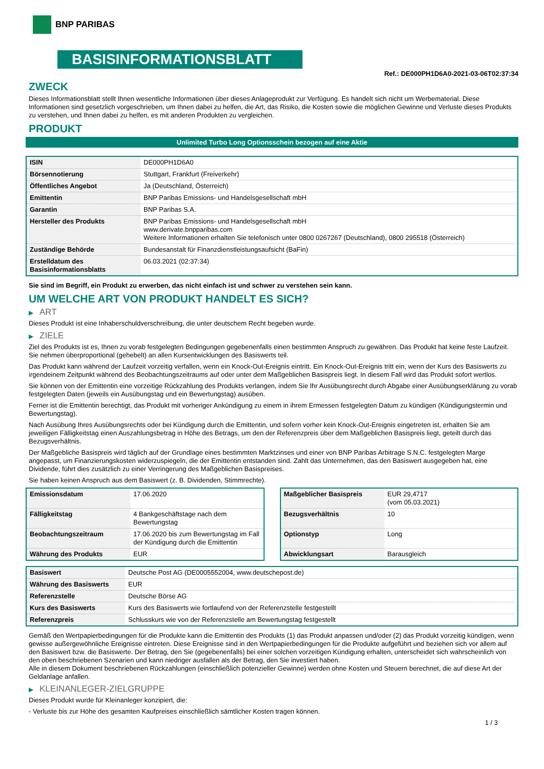BNP PARIBAS
BASISINFORMATIONSBLATT
Ref.: DE000PH1D6A0-2021-03-06T02:37:34
ZWECK
Dieses Informationsblatt stellt Ihnen wesentliche Informationen über dieses Anlageprodukt zur Verfügung. Es handelt sich nicht um Werbematerial. Diese Informationen sind gesetzlich vorgeschrieben, um Ihnen dabei zu helfen, die Art, das Risiko, die Kosten sowie die möglichen Gewinne und Verluste dieses Produkts zu verstehen, und Ihnen dabei zu helfen, es mit anderen Produkten zu vergleichen.
PRODUKT
Unlimited Turbo Long Optionsschein bezogen auf eine Aktie
| ISIN | DE000PH1D6A0 |
| Börsennotierung | Stuttgart, Frankfurt (Freiverkehr) |
| Öffentliches Angebot | Ja (Deutschland, Österreich) |
| Emittentin | BNP Paribas Emissions- und Handelsgesellschaft mbH |
| Garantin | BNP Paribas S.A. |
| Hersteller des Produkts | BNP Paribas Emissions- und Handelsgesellschaft mbH www.derivate.bnpparibas.com Weitere Informationen erhalten Sie telefonisch unter 0800 0267267 (Deutschland), 0800 295518 (Österreich) |
| Zuständige Behörde | Bundesanstalt für Finanzdienstleistungsaufsicht (BaFin) |
| Erstelldatum des Basisinformationsblatts | 06.03.2021 (02:37:34) |
Sie sind im Begriff, ein Produkt zu erwerben, das nicht einfach ist und schwer zu verstehen sein kann.
UM WELCHE ART VON PRODUKT HANDELT ES SICH?
▶ ART
Dieses Produkt ist eine Inhaberschuldverschreibung, die unter deutschem Recht begeben wurde.
▶ ZIELE
Ziel des Produkts ist es, Ihnen zu vorab festgelegten Bedingungen gegebenenfalls einen bestimmten Anspruch zu gewähren. Das Produkt hat keine feste Laufzeit. Sie nehmen überproportional (gehebelt) an allen Kursentwicklungen des Basiswerts teil.
Das Produkt kann während der Laufzeit vorzeitig verfallen, wenn ein Knock-Out-Ereignis eintritt. Ein Knock-Out-Ereignis tritt ein, wenn der Kurs des Basiswerts zu irgendeinem Zeitpunkt während des Beobachtungszeitraums auf oder unter dem Maßgeblichen Basispreis liegt. In diesem Fall wird das Produkt sofort wertlos.
Sie können von der Emittentin eine vorzeitige Rückzahlung des Produkts verlangen, indem Sie Ihr Ausübungsrecht durch Abgabe einer Ausübungserklärung zu vorab festgelegten Daten (jeweils ein Ausübungstag und ein Bewertungstag) ausüben.
Ferner ist die Emittentin berechtigt, das Produkt mit vorheriger Ankündigung zu einem in ihrem Ermessen festgelegten Datum zu kündigen (Kündigungstermin und Bewertungstag).
Nach Ausübung Ihres Ausübungsrechts oder bei Kündigung durch die Emittentin, und sofern vorher kein Knock-Out-Ereignis eingetreten ist, erhalten Sie am jeweiligen Fälligkeitstag einen Auszahlungsbetrag in Höhe des Betrags, um den der Referenzpreis über dem Maßgeblichen Basispreis liegt, geteilt durch das Bezugsverhältnis.
Der Maßgebliche Basispreis wird täglich auf der Grundlage eines bestimmten Marktzinses und einer von BNP Paribas Arbitrage S.N.C. festgelegten Marge angepasst, um Finanzierungskosten widerzuspiegeln, die der Emittentin entstanden sind. Zahlt das Unternehmen, das den Basiswert ausgegeben hat, eine Dividende, führt dies zusätzlich zu einer Verringerung des Maßgeblichen Basispreises.
Sie haben keinen Anspruch aus dem Basiswert (z. B. Dividenden, Stimmrechte).
| Emissionsdatum | 17.06.2020 |
| Fälligkeitstag | 4 Bankgeschäftstage nach dem Bewertungstag |
| Beobachtungszeitraum | 17.06.2020 bis zum Bewertungstag im Fall der Kündigung durch die Emittentin |
| Währung des Produkts | EUR |
| Maßgeblicher Basispreis | EUR 29,4717 (vom 05.03.2021) |
| Bezugsverhältnis | 10 |
| Optionstyp | Long |
| Abwicklungsart | Barausgleich |
| Basiswert | Deutsche Post AG (DE0005552004, www.deutschepost.de) |
| Währung des Basiswerts | EUR |
| Referenzstelle | Deutsche Börse AG |
| Kurs des Basiswerts | Kurs des Basiswerts wie fortlaufend von der Referenzstelle festgestellt |
| Referenzpreis | Schlusskurs wie von der Referenzstelle am Bewertungstag festgestellt |
Gemäß den Wertpapierbedingungen für die Produkte kann die Emittentin des Produkts (1) das Produkt anpassen und/oder (2) das Produkt vorzeitig kündigen, wenn gewisse außergewöhnliche Ereignisse eintreten. Diese Ereignisse sind in den Wertpapierbedingungen für die Produkte aufgeführt und beziehen sich vor allem auf den Basiswert bzw. die Basiswerte. Der Betrag, den Sie (gegebenenfalls) bei einer solchen vorzeitigen Kündigung erhalten, unterscheidet sich wahrscheinlich von den oben beschriebenen Szenarien und kann niedriger ausfallen als der Betrag, den Sie investiert haben.
Alle in diesem Dokument beschriebenen Rückzahlungen (einschließlich potenzieller Gewinne) werden ohne Kosten und Steuern berechnet, die auf diese Art der Geldanlage anfallen.
▶ KLEINANLEGER-ZIELGRUPPE
Dieses Produkt wurde für Kleinanleger konzipiert, die:
- Verluste bis zur Höhe des gesamten Kaufpreises einschließlich sämtlicher Kosten tragen können.
1 / 3